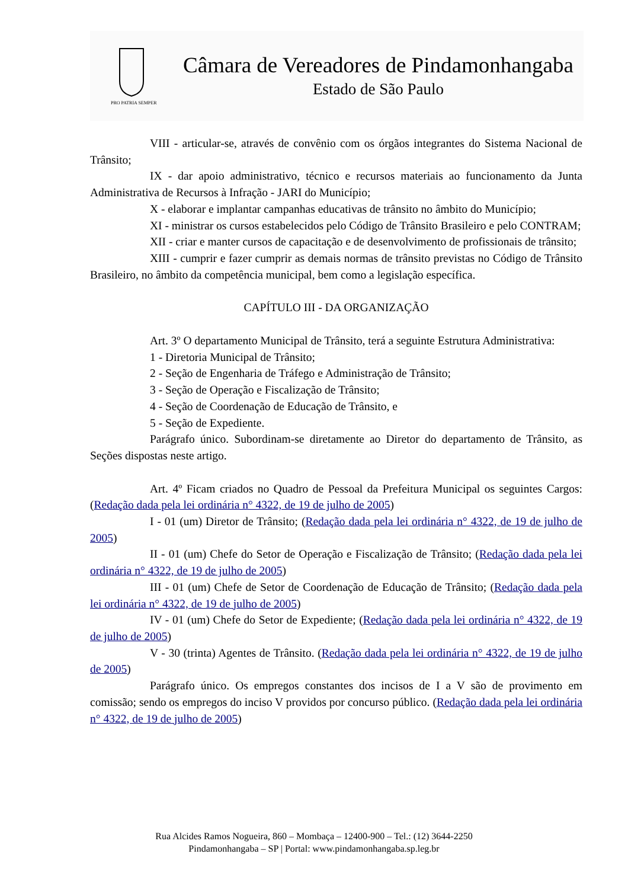PRO PATRIA SEMPER
Câmara de Vereadores de Pindamonhangaba
Estado de São Paulo
VIII - articular-se, através de convênio com os órgãos integrantes do Sistema Nacional de Trânsito;
IX - dar apoio administrativo, técnico e recursos materiais ao funcionamento da Junta Administrativa de Recursos à Infração - JARI do Município;
X - elaborar e implantar campanhas educativas de trânsito no âmbito do Município;
XI - ministrar os cursos estabelecidos pelo Código de Trânsito Brasileiro e pelo CONTRAM;
XII - criar e manter cursos de capacitação e de desenvolvimento de profissionais de trânsito;
XIII - cumprir e fazer cumprir as demais normas de trânsito previstas no Código de Trânsito Brasileiro, no âmbito da competência municipal, bem como a legislação específica.
CAPÍTULO III - DA ORGANIZAÇÃO
Art. 3º O departamento Municipal de Trânsito, terá a seguinte Estrutura Administrativa:
1 - Diretoria Municipal de Trânsito;
2 - Seção de Engenharia de Tráfego e Administração de Trânsito;
3 - Seção de Operação e Fiscalização de Trânsito;
4 - Seção de Coordenação de Educação de Trânsito, e
5 - Seção de Expediente.
Parágrafo único. Subordinam-se diretamente ao Diretor do departamento de Trânsito, as Seções dispostas neste artigo.
Art. 4º Ficam criados no Quadro de Pessoal da Prefeitura Municipal os seguintes Cargos: (Redação dada pela lei ordinária n° 4322, de 19 de julho de 2005)
I - 01 (um) Diretor de Trânsito; (Redação dada pela lei ordinária n° 4322, de 19 de julho de 2005)
II - 01 (um) Chefe do Setor de Operação e Fiscalização de Trânsito; (Redação dada pela lei ordinária n° 4322, de 19 de julho de 2005)
III - 01 (um) Chefe de Setor de Coordenação de Educação de Trânsito; (Redação dada pela lei ordinária n° 4322, de 19 de julho de 2005)
IV - 01 (um) Chefe do Setor de Expediente; (Redação dada pela lei ordinária n° 4322, de 19 de julho de 2005)
V - 30 (trinta) Agentes de Trânsito. (Redação dada pela lei ordinária n° 4322, de 19 de julho de 2005)
Parágrafo único. Os empregos constantes dos incisos de I a V são de provimento em comissão; sendo os empregos do inciso V providos por concurso público. (Redação dada pela lei ordinária n° 4322, de 19 de julho de 2005)
Rua Alcides Ramos Nogueira, 860 – Mombaça – 12400-900 – Tel.: (12) 3644-2250
Pindamonhangaba – SP | Portal: www.pindamonhangaba.sp.leg.br